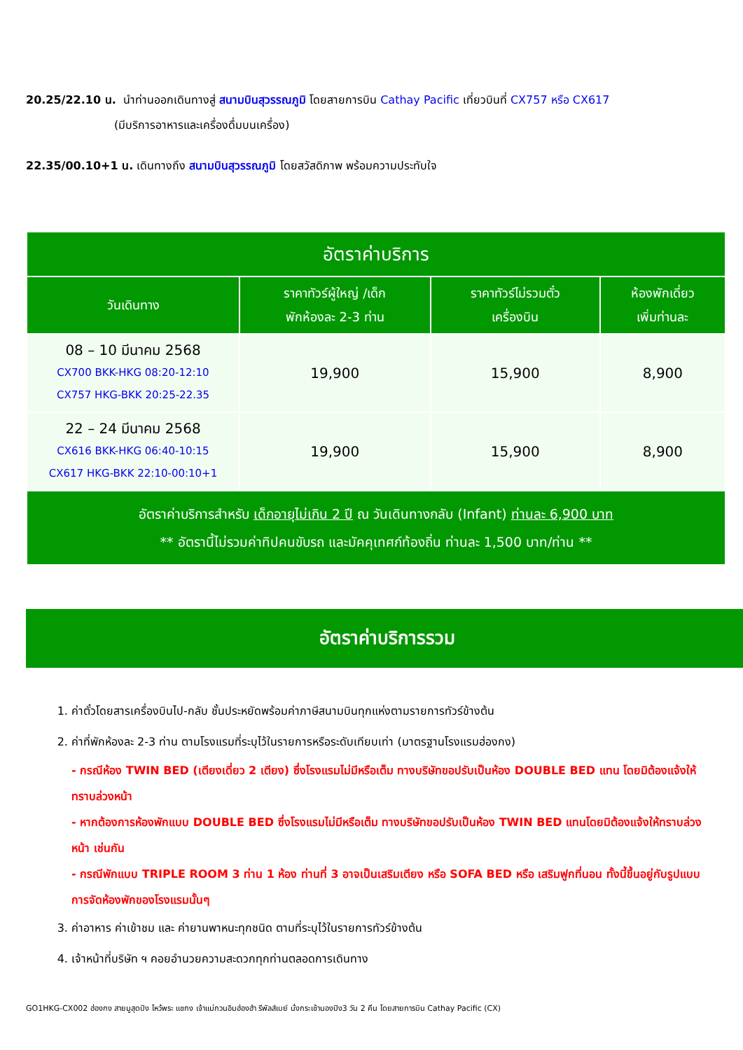20.25/22.10 น. นำท่านออกเดินทางสู่ สนามบินสุวรรณภูมิ โดยสายการบิน Cathay Pacific เที่ยวบินที่ CX757 หรือ CX617
(มีบริการอาหารและเครื่องดื่มบนเครื่อง)
22.35/00.10+1 น. เดินทางถึง สนามบินสุวรรณภูมิ โดยสวัสดิภาพ พร้อมความประทับใจ
| อัตราค่าบริการ | | | |
| --- | --- | --- | --- |
| วันเดินทาง | ราคาทัวร์ผู้ใหญ่ /เด็ก พักห้องละ 2-3 ท่าน | ราคาทัวร์ไม่รวมตั๋ว เครื่องบิน | ห้องพักเดี่ยว เพิ่มท่านละ |
| 08 – 10 มีนาคม 2568 CX700 BKK-HKG 08:20-12:10 CX757 HKG-BKK 20:25-22.35 | 19,900 | 15,900 | 8,900 |
| 22 – 24 มีนาคม 2568 CX616 BKK-HKG 06:40-10:15 CX617 HKG-BKK 22:10-00:10+1 | 19,900 | 15,900 | 8,900 |
| อัตราค่าบริการสำหรับ เด็กอายุไม่เกิน 2 ปี ณ วันเดินทางกลับ (Infant) ท่านละ 6,900 บาท ** อัตรานี้ไม่รวมค่าทิปคนขับรถ และมัคคุเทศก์ท้องถิ่น ท่านละ 1,500 บาท/ท่าน ** | | | |
อัตราค่าบริการรวม
1. ค่าตั๋วโดยสารเครื่องบินไป-กลับ ชั้นประหยัดพร้อมค่าภาษีสนามบินทุกแห่งตามรายการทัวร์ข้างต้น
2. ค่าที่พักห้องละ 2-3 ท่าน ตามโรงแรมที่ระบุไว้ในรายการหรือระดับเทียบเท่า (มาตรฐานโรงแรมฮ่องกง)
- กรณีห้อง TWIN BED (เตียงเดี่ยว 2 เตียง) ซึ่งโรงแรมไม่มีหรือเต็ม ทางบริษัทขอปรับเป็นห้อง DOUBLE BED แทน โดยมิต้องแจ้งให้ทราบล่วงหน้า
- หากต้องการห้องพักแบบ DOUBLE BED ซึ่งโรงแรมไม่มีหรือเต็ม ทางบริษัทขอปรับเป็นห้อง TWIN BED แทนโดยมิต้องแจ้งให้ทราบล่วงหน้า เช่นกัน
- กรณีพักแบบ TRIPLE ROOM 3 ท่าน 1 ห้อง ท่านที่ 3 อาจเป็นเสริมเตียง หรือ SOFA BED หรือ เสริมฟูกที่นอน ทั้งนี้ขึ้นอยู่กับรูปแบบการจัดห้องพักของโรงแรมนั้นๆ
3. ค่าอาหาร ค่าเข้าชม และ ค่ายานพาหนะทุกชนิด ตามที่ระบุไว้ในรายการทัวร์ข้างต้น
4. เจ้าหน้าที่บริษัท ฯ คอยอำนวยความสะดวกทุกท่านตลอดการเดินทาง
GO1HKG-CX002 ฮ่องกง สายมูสุดปัง ไหว้พระ แชกง เจ้าแม่กวนอิมฮ่องฮำ รีพัลส์เบย์ นั่งกระเช้านองปิง3 วัน 2 คืน โดยสายการบิน Cathay Pacific (CX)